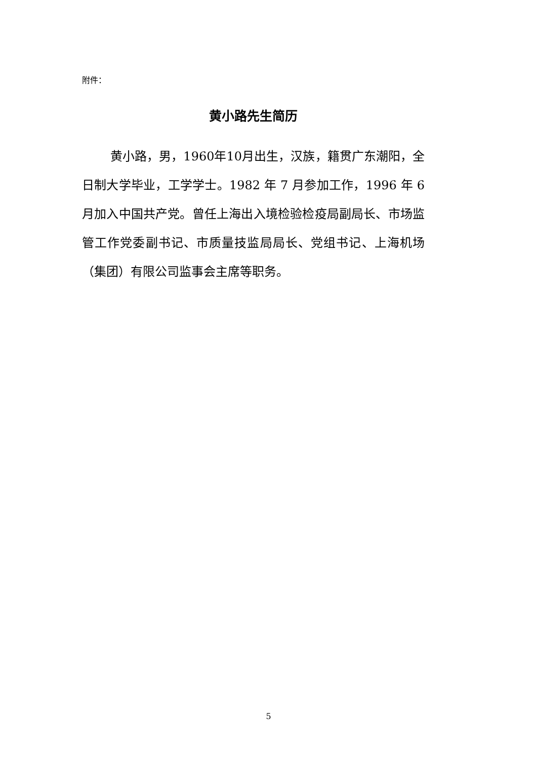附件：
黄小路先生简历
黄小路，男，1960年10月出生，汉族，籍贯广东潮阳，全日制大学毕业，工学学士。1982 年 7 月参加工作，1996 年 6 月加入中国共产党。曾任上海出入境检验检疫局副局长、市场监管工作党委副书记、市质量技监局局长、党组书记、上海机场（集团）有限公司监事会主席等职务。
5